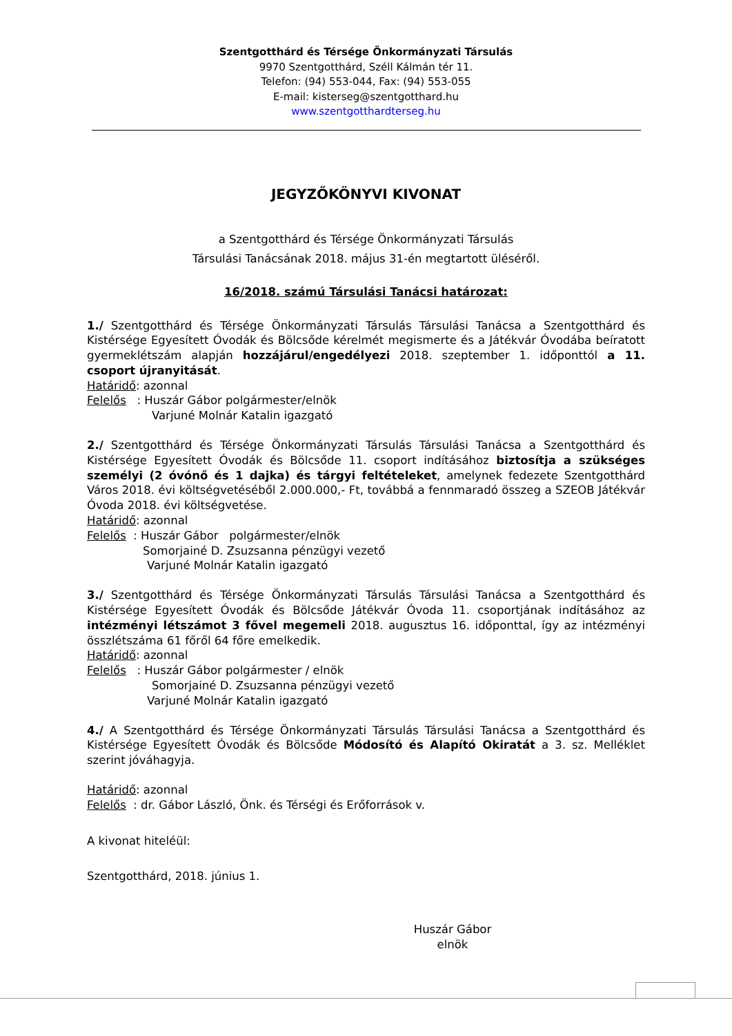Szentgotthárd és Térsége Önkormányzati Társulás
9970 Szentgotthárd, Széll Kálmán tér 11.
Telefon: (94) 553-044, Fax: (94) 553-055
E-mail: kisterseg@szentgotthard.hu
www.szentgotthardterseg.hu
JEGYZŐKÖNYVI KIVONAT
a Szentgotthárd és Térsége Önkormányzati Társulás
Társulási Tanácsának 2018. május 31-én megtartott üléséről.
16/2018. számú Társulási Tanácsi határozat:
1./ Szentgotthárd és Térsége Önkormányzati Társulás Társulási Tanácsa a Szentgotthárd és Kistérsége Egyesített Óvodák és Bölcsőde kérelmét megismerte és a Játékvár Óvodába beíratott gyermeklétszám alapján hozzájárul/engedélyezi 2018. szeptember 1. időponttól a 11. csoport újranyitását.
Határidő: azonnal
Felelős : Huszár Gábor polgármester/elnök
Varjuné Molnár Katalin igazgató
2./ Szentgotthárd és Térsége Önkormányzati Társulás Társulási Tanácsa a Szentgotthárd és Kistérsége Egyesített Óvodák és Bölcsőde 11. csoport indításához biztosítja a szükséges személyi (2 óvónő és 1 dajka) és tárgyi feltételeket, amelynek fedezete Szentgotthárd Város 2018. évi költségvetéséből 2.000.000,- Ft, továbbá a fennmaradó összeg a SZEOB Játékvár Óvoda 2018. évi költségvetése.
Határidő: azonnal
Felelős : Huszár Gábor polgármester/elnök
Somorjainé D. Zsuzsanna pénzügyi vezető
Varjuné Molnár Katalin igazgató
3./ Szentgotthárd és Térsége Önkormányzati Társulás Társulási Tanácsa a Szentgotthárd és Kistérsége Egyesített Óvodák és Bölcsőde Játékvár Óvoda 11. csoportjának indításához az intézményi létszámot 3 fővel megemeli 2018. augusztus 16. időponttal, így az intézményi összlétszáma 61 főről 64 főre emelkedik.
Határidő: azonnal
Felelős : Huszár Gábor polgármester / elnök
Somorjainé D. Zsuzsanna pénzügyi vezető
Varjuné Molnár Katalin igazgató
4./ A Szentgotthárd és Térsége Önkormányzati Társulás Társulási Tanácsa a Szentgotthárd és Kistérsége Egyesített Óvodák és Bölcsőde Módosító és Alapító Okiratát a 3. sz. Melléklet szerint jóváhagyja.
Határidő: azonnal
Felelős : dr. Gábor László, Önk. és Térségi és Erőforrások v.
A kivonat hiteléül:
Szentgotthárd, 2018. június 1.
Huszár Gábor
elnök